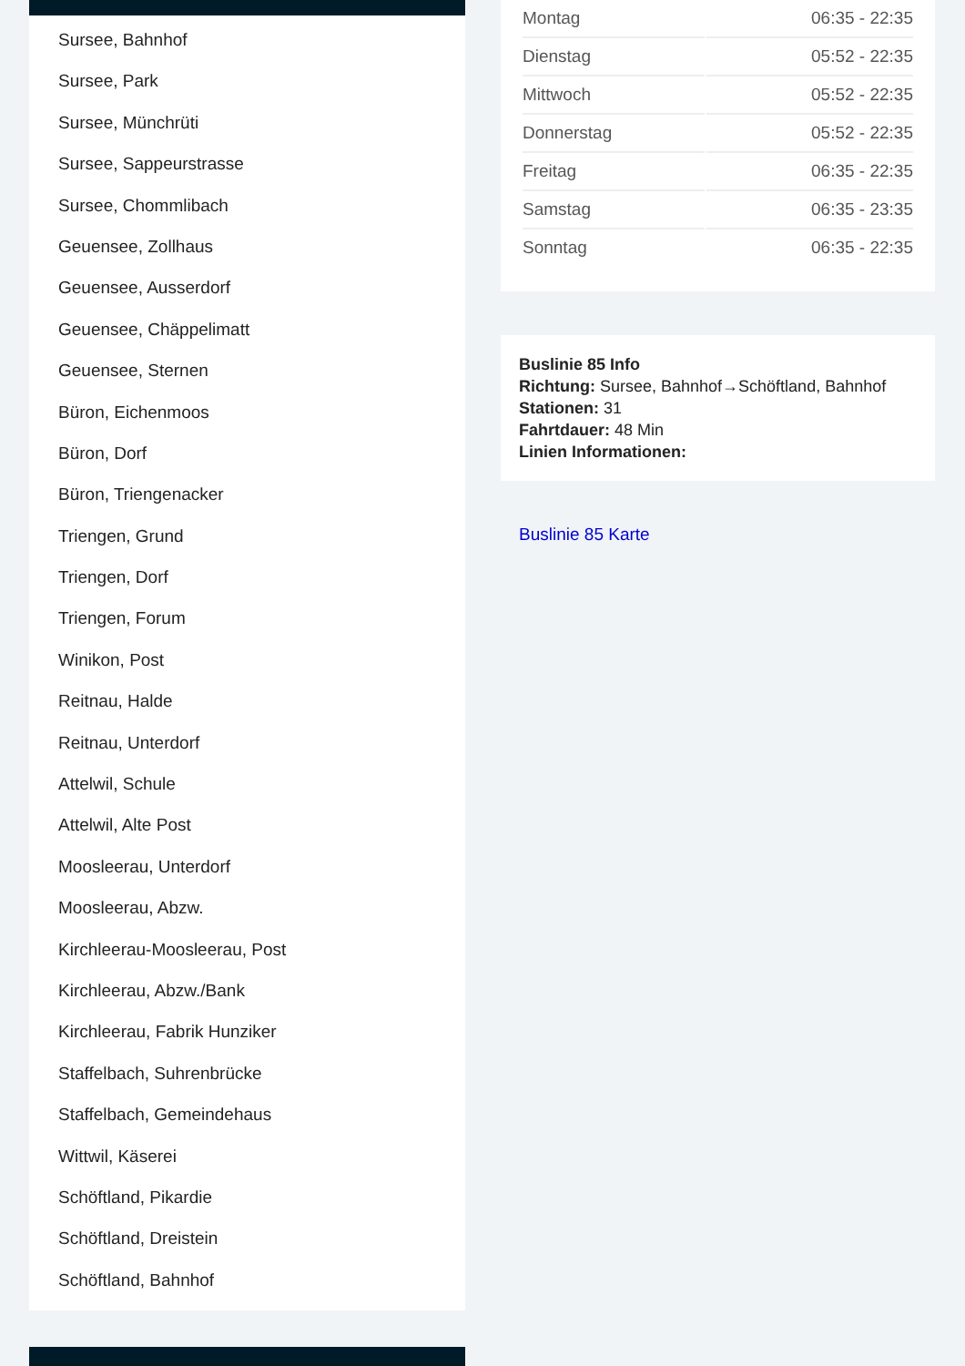Sursee, Bahnhof
Sursee, Park
Sursee, Münchrüti
Sursee, Sappeurstrasse
Sursee, Chommlibach
Geuensee, Zollhaus
Geuensee, Ausserdorf
Geuensee, Chäppelimatt
Geuensee, Sternen
Büron, Eichenmoos
Büron, Dorf
Büron, Triengenacker
Triengen, Grund
Triengen, Dorf
Triengen, Forum
Winikon, Post
Reitnau, Halde
Reitnau, Unterdorf
Attelwil, Schule
Attelwil, Alte Post
Moosleerau, Unterdorf
Moosleerau, Abzw.
Kirchleerau-Moosleerau, Post
Kirchleerau, Abzw./Bank
Kirchleerau, Fabrik Hunziker
Staffelbach, Suhrenbrücke
Staffelbach, Gemeindehaus
Wittwil, Käserei
Schöftland, Pikardie
Schöftland, Dreistein
Schöftland, Bahnhof
| Montag | 06:35 - 22:35 |
| Dienstag | 05:52 - 22:35 |
| Mittwoch | 05:52 - 22:35 |
| Donnerstag | 05:52 - 22:35 |
| Freitag | 06:35 - 22:35 |
| Samstag | 06:35 - 23:35 |
| Sonntag | 06:35 - 22:35 |
Buslinie 85 Info
Richtung: Sursee, Bahnhof→Schöftland, Bahnhof
Stationen: 31
Fahrtdauer: 48 Min
Linien Informationen:
Buslinie 85 Karte